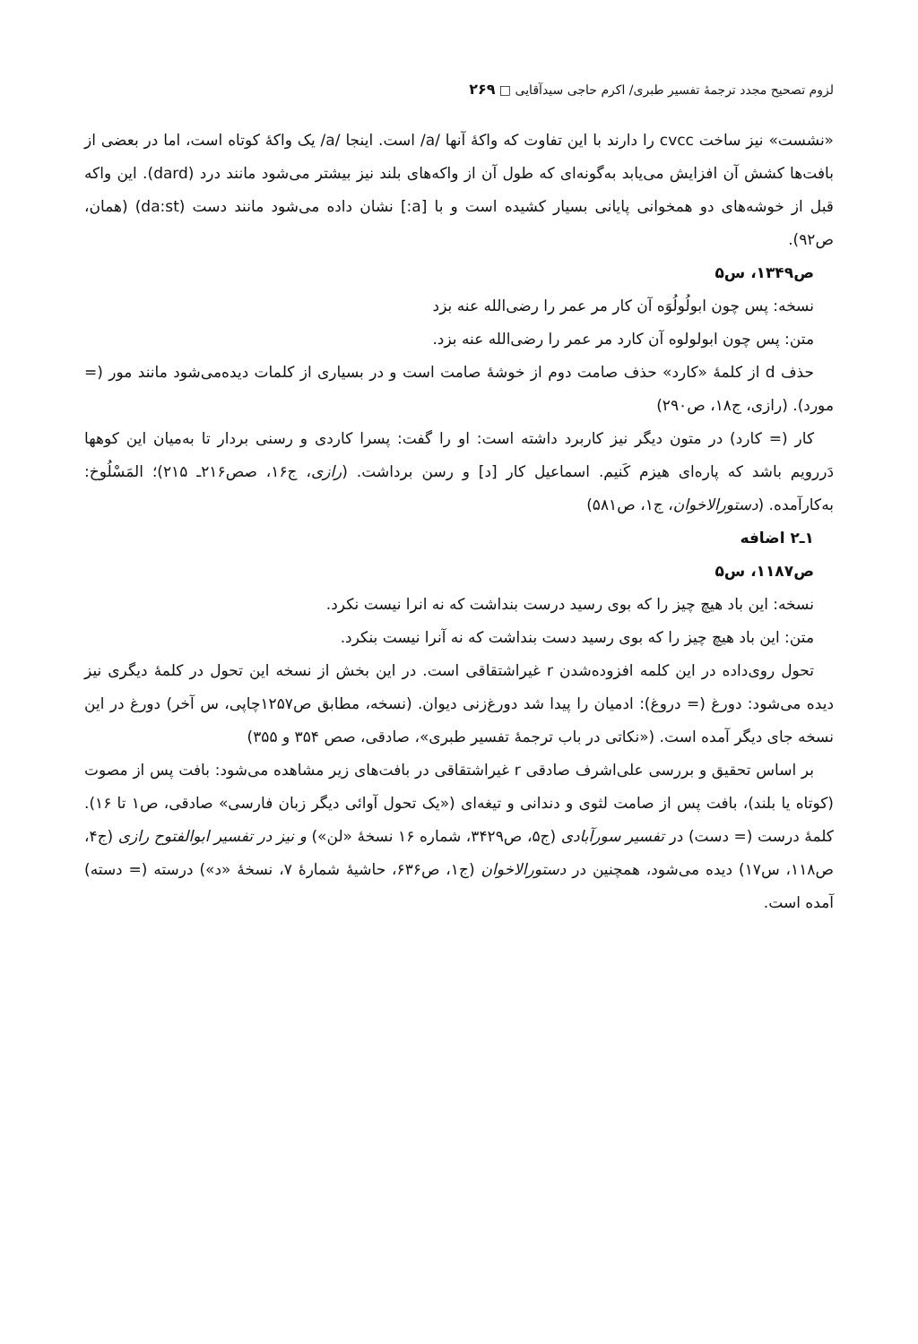لزوم تصحیح مجدد ترجمهٔ تفسیر طبری/ اکرم حاجی سیدآقایی □ ۲۶۹
«نشست» نیز ساخت cvcc را دارند با این تفاوت که واکهٔ آنها /a/ است. اینجا /a/ یک واکهٔ کوتاه است، اما در بعضی از بافت‌ها کشش آن افزایش می‌یابد به‌گونه‌ای که طول آن از واکه‌های بلند نیز بیشتر می‌شود مانند درد (dard). این واکه قبل از خوشه‌های دو همخوانی پایانی بسیار کشیده است و با [a:] نشان داده می‌شود مانند دست (da:st) (همان، ص۹۲).
ص۱۳۴۹، س۵
نسخه: پس چون ابولُولُوَه آن کار مر عمر را رضی‌الله عنه بزد
متن: پس چون ابولولوه آن کارد مر عمر را رضی‌الله عنه بزد.
حذف d از کلمهٔ «کارد» حذف صامت دوم از خوشهٔ صامت است و در بسیاری از کلمات دیده‌می‌شود مانند مور (= مورد). (رازی، ج۱۸، ص۲۹۰)
کار (= کارد) در متون دیگر نیز کاربرد داشته است: او را گفت: پسرا کاردی و رسنی بردار تا به‌میان این کوهها دَررویم باشد که پاره‌ای هیزم کَنیم. اسماعیل کار [د] و رسن برداشت. (رازی، ج۱۶، صص۲۱۶ـ ۲۱۵)؛ المَسْلُوخ: به‌کارآمده. (دستورالاخوان، ج۱، ص۵۸۱)
۱ـ۲ اضافه
ص۱۱۸۷، س۵
نسخه: این باد هیچ چیز را که بوی رسید درست بنداشت که نه انرا نیست نکرد.
متن: این باد هیچ چیز را که بوی رسید دست بنداشت که نه آنرا نیست بنکرد.
تحول روی‌داده در این کلمه افزوده‌شدن r غیراشتقاقی است. در این بخش از نسخه این تحول در کلمهٔ دیگری نیز دیده می‌شود: دورغ (= دروغ): ادمیان را پیدا شد دورغ‌زنی دیوان. (نسخه، مطابق ص۱۲۵۷چاپی، س آخر) دورغ در این نسخه جای دیگر آمده است. («نکاتی در باب ترجمهٔ تفسیر طبری»، صادقی، صص ۳۵۴ و ۳۵۵)
بر اساس تحقیق و بررسی علی‌اشرف صادقی r غیراشتقاقی در بافت‌های زیر مشاهده می‌شود: بافت پس از مصوت (کوتاه یا بلند)، بافت پس از صامت لثوی و دندانی و تیغه‌ای («یک تحول آوائی دیگر زبان فارسی» صادقی، ص۱ تا ۱۶). کلمهٔ درست (= دست) در تفسیر سورآبادی (ج۵، ص۳۴۲۹، شماره ۱۶ نسخهٔ «لن») و نیز در تفسیر ابوالفتوح رازی (ج۴، ص۱۱۸، س۱۷) دیده می‌شود، همچنین در دستورالاخوان (ج۱، ص۶۳۶، حاشیهٔ شمارهٔ ۷، نسخهٔ «د») درسته (= دسته) آمده است.